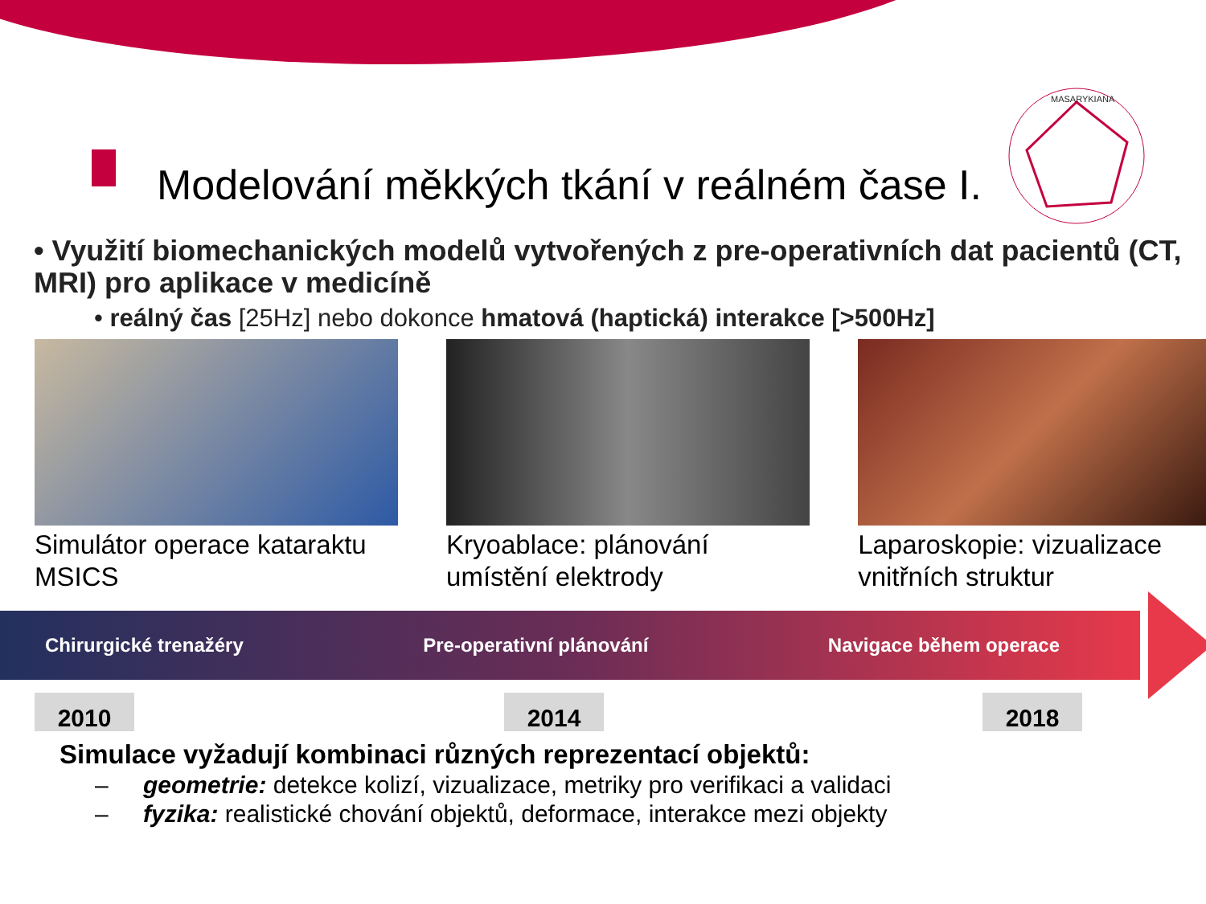MASARYKIANA
Modelování měkkých tkání v reálném čase I.
• Využití biomechanických modelů vytvořených z pre-operativních dat pacientů (CT, MRI) pro aplikace v medicíně
• reálný čas [25Hz] nebo dokonce hmatová (haptická) interakce [>500Hz]
Simulátor operace kataraktu MSICS Kryoablace: plánování umístění elektrody Laparoskopie: vizualizace vnitřních struktur
Chirurgické trenažéry Pre-operativní plánování Navigace během operace
2010 2014 2018
Simulace vyžadují kombinaci různých reprezentací objektů:
– geometrie: detekce kolizí, vizualizace, metriky pro verifikaci a validaci
– fyzika: realistické chování objektů, deformace, interakce mezi objekty